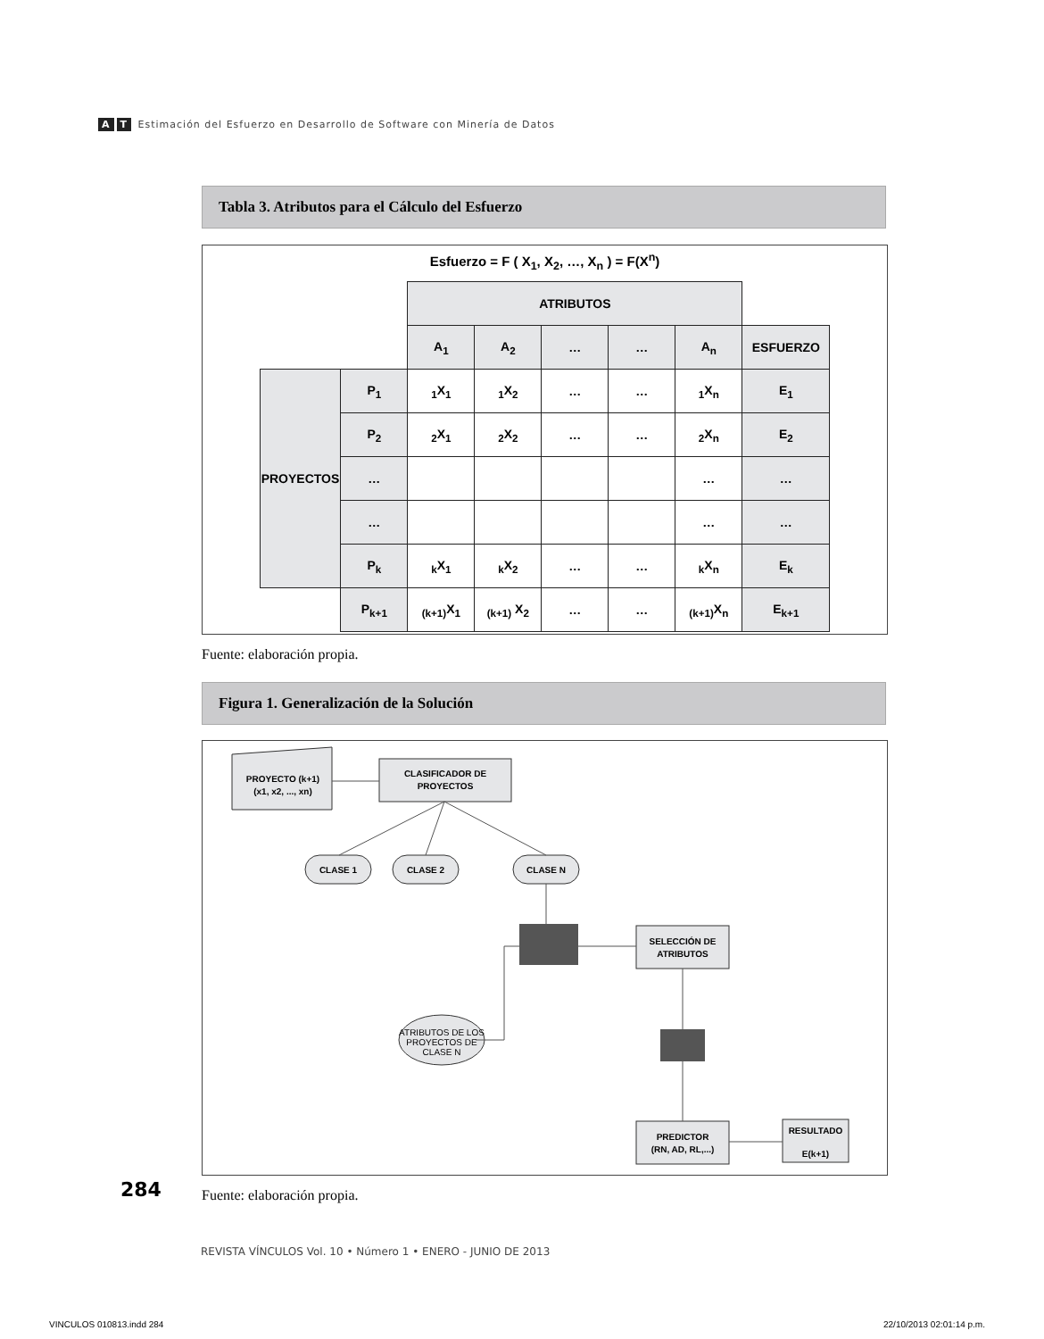A T Estimación del Esfuerzo en Desarrollo de Software con Minería de Datos
Tabla 3. Atributos para el Cálculo del Esfuerzo
Esfuerzo = F ( X<sub>1</sub>, X<sub>2</sub>, …, X<sub>n</sub> ) = F(X<sup>n</sup>)
| | | ATRIBUTOS | | | | | |
| | | A<sub>1</sub> | A<sub>2</sub> | … | … | A<sub>n</sub> | ESFUERZO |
| PROYECTOS | P<sub>1</sub> | <sub>1</sub>X<sub>1</sub> | <sub>1</sub>X<sub>2</sub> | … | … | <sub>1</sub>X<sub>n</sub> | E<sub>1</sub> |
| | P<sub>2</sub> | <sub>2</sub>X<sub>1</sub> | <sub>2</sub>X<sub>2</sub> | … | … | <sub>2</sub>X<sub>n</sub> | E<sub>2</sub> |
| | … | | | | | … | … |
| | … | | | | | … | … |
| | P<sub>k</sub> | <sub>k</sub>X<sub>1</sub> | <sub>k</sub>X<sub>2</sub> | … | … | <sub>k</sub>X<sub>n</sub> | E<sub>k</sub> |
| | P<sub>k+1</sub> | <sub>(k+1)</sub>X<sub>1</sub> | <sub>(k+1)</sub> X<sub>2</sub> | … | … | <sub>(k+1)</sub>X<sub>n</sub> | E<sub>k+1</sub> |
Fuente: elaboración propia.
Figura 1. Generalización de la Solución
PROYECTO (k+1)
(x1, x2, ..., xn)
CLASIFICADOR DE
PROYECTOS
CLASE 1
CLASE 2
CLASE N
SELECCIÓN DE
ATRIBUTOS
ATRIBUTOS DE LOS
PROYECTOS DE
CLASE N
PREDICTOR
(RN, AD, RL,...)
RESULTADO
E(k+1)
284 Fuente: elaboración propia.
REVISTA VÍNCULOS Vol. 10 • Número 1 • ENERO - JUNIO DE 2013
VINCULOS 010813.indd 284 22/10/2013 02:01:14 p.m.